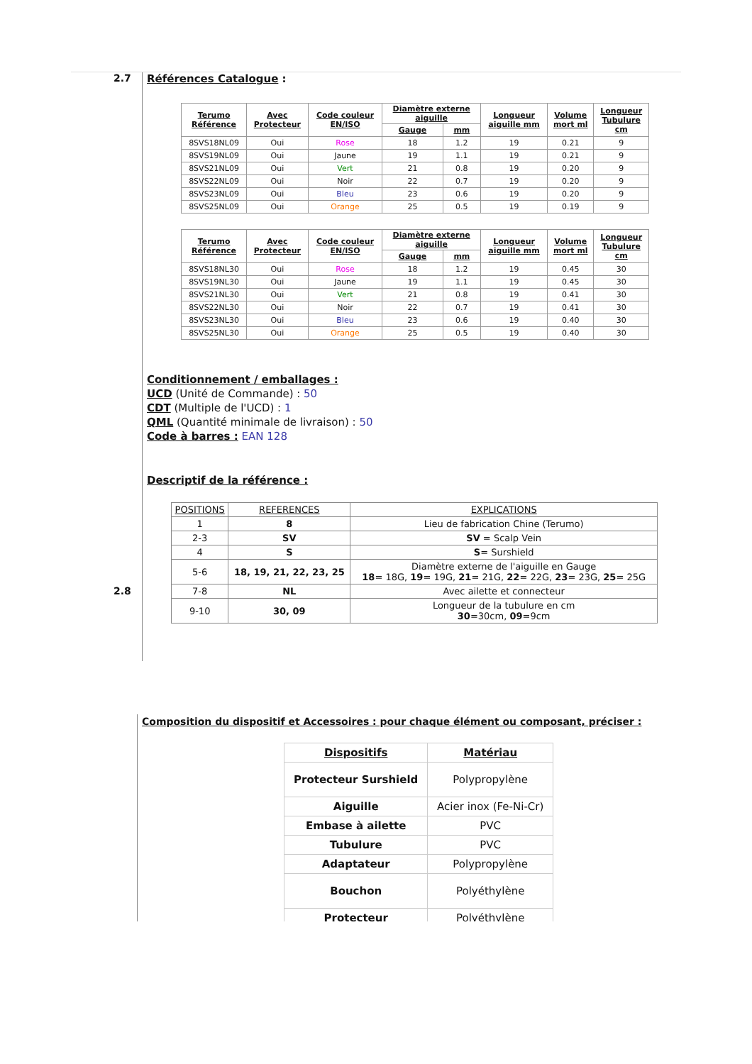2.7
Références Catalogue :
| Terumo Référence | Avec Protecteur | Code couleur EN/ISO | Diamètre externe aiguille | | Longueur aiguille mm | Volume mort ml | Longueur Tubulure cm |
| --- | --- | --- | --- | --- | --- | --- | --- |
| | | | Gauge | mm | | | |
| 8SVS18NL09 | Oui | Rose | 18 | 1.2 | 19 | 0.21 | 9 |
| 8SVS19NL09 | Oui | Jaune | 19 | 1.1 | 19 | 0.21 | 9 |
| 8SVS21NL09 | Oui | Vert | 21 | 0.8 | 19 | 0.20 | 9 |
| 8SVS22NL09 | Oui | Noir | 22 | 0.7 | 19 | 0.20 | 9 |
| 8SVS23NL09 | Oui | Bleu | 23 | 0.6 | 19 | 0.20 | 9 |
| 8SVS25NL09 | Oui | Orange | 25 | 0.5 | 19 | 0.19 | 9 |
| Terumo Référence | Avec Protecteur | Code couleur EN/ISO | Diamètre externe aiguille | | Longueur aiguille mm | Volume mort ml | Longueur Tubulure cm |
| --- | --- | --- | --- | --- | --- | --- | --- |
| | | | Gauge | mm | | | |
| 8SVS18NL30 | Oui | Rose | 18 | 1.2 | 19 | 0.45 | 30 |
| 8SVS19NL30 | Oui | Jaune | 19 | 1.1 | 19 | 0.45 | 30 |
| 8SVS21NL30 | Oui | Vert | 21 | 0.8 | 19 | 0.41 | 30 |
| 8SVS22NL30 | Oui | Noir | 22 | 0.7 | 19 | 0.41 | 30 |
| 8SVS23NL30 | Oui | Bleu | 23 | 0.6 | 19 | 0.40 | 30 |
| 8SVS25NL30 | Oui | Orange | 25 | 0.5 | 19 | 0.40 | 30 |
Conditionnement / emballages :
UCD (Unité de Commande) : 50
CDT (Multiple de l'UCD) : 1
QML (Quantité minimale de livraison) : 50
Code à barres : EAN 128
Descriptif de la référence :
| POSITIONS | REFERENCES | EXPLICATIONS |
| 1 | 8 | Lieu de fabrication Chine (Terumo) |
| 2-3 | SV | SV = Scalp Vein |
| 4 | S | S = Surshield |
| 5-6 | 18, 19, 21, 22, 23, 25 | Diamètre externe de l'aiguille en Gauge 18 = 18G, 19 = 19G, 21 = 21G, 22 = 22G, 23 = 23G, 25 = 25G |
| 7-8 | NL | Avec ailette et connecteur |
| 9-10 | 30, 09 | Longueur de la tubulure en cm 30 =30cm, 09 =9cm |
2.8
Composition du dispositif et Accessoires : pour chaque élément ou composant, préciser :
| Dispositifs | Matériau |
| Protecteur Surshield | Polypropylène |
| Aiguille | Acier inox (Fe-Ni-Cr) |
| Embase à ailette | PVC |
| Tubulure | PVC |
| Adaptateur | Polypropylène |
| Bouchon | Polyéthylène |
| Protecteur | Polyéthylène |